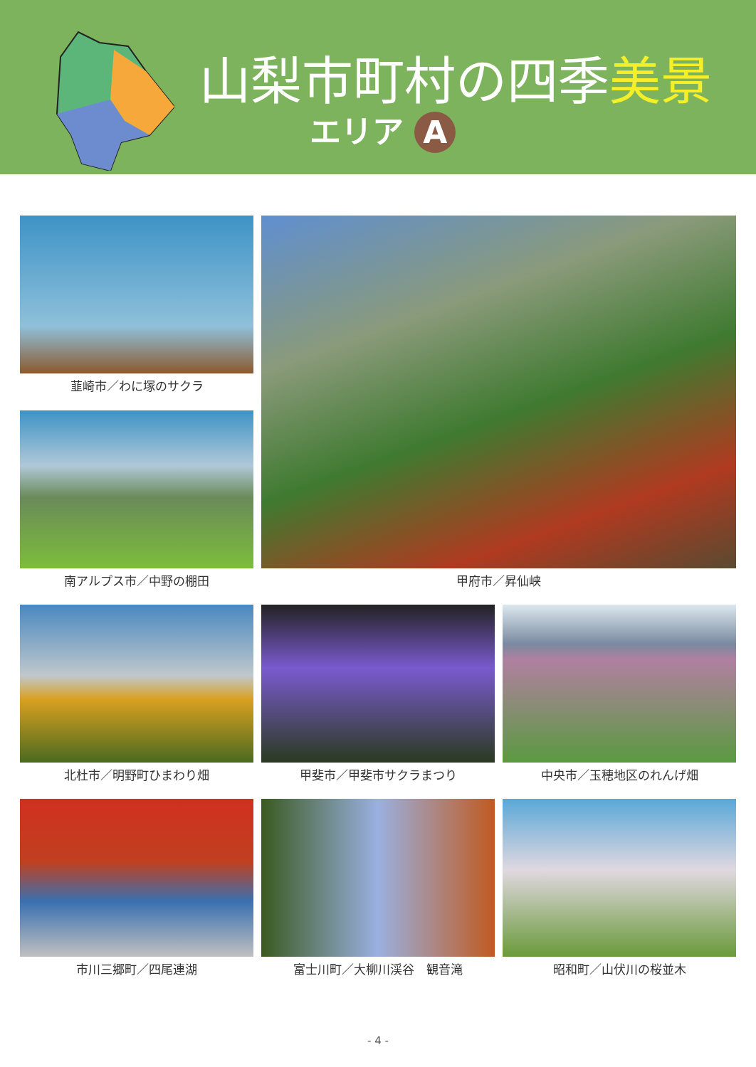山梨市町村の四季美景
エリア A
韮崎市／わに塚のサクラ
甲府市／昇仙峡
南アルプス市／中野の棚田
北杜市／明野町ひまわり畑
甲斐市／甲斐市サクラまつり
中央市／玉穂地区のれんげ畑
市川三郷町／四尾連湖
富士川町／大柳川渓谷　観音滝
昭和町／山伏川の桜並木
- 4 -